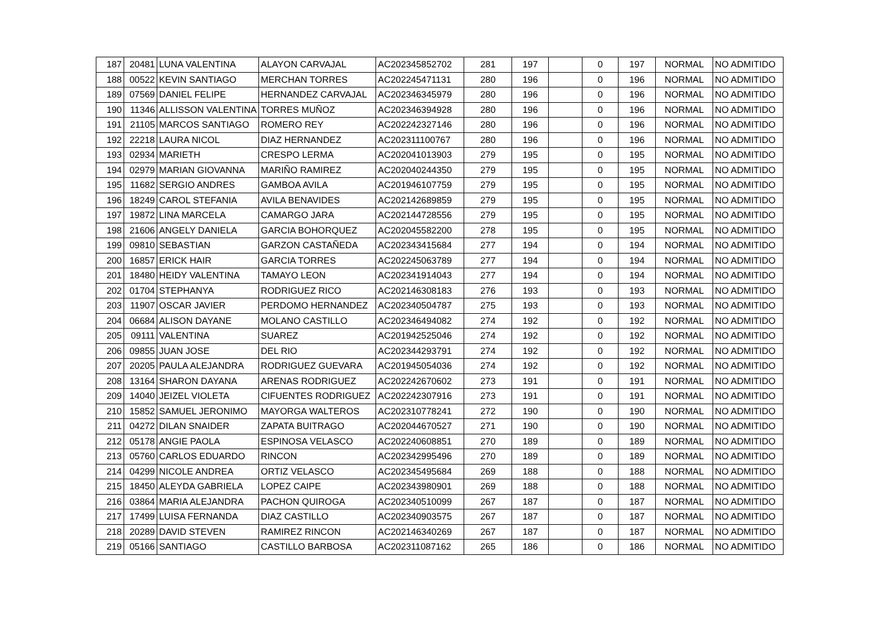| 187 | 20481 | LUNA VALENTINA | ALAYON CARVAJAL | AC202345852702 | 281 | 197 | | 0 | 197 | NORMAL | NO ADMITIDO |
| 188 | 00522 | KEVIN SANTIAGO | MERCHAN TORRES | AC202245471131 | 280 | 196 | | 0 | 196 | NORMAL | NO ADMITIDO |
| 189 | 07569 | DANIEL FELIPE | HERNANDEZ CARVAJAL | AC202346345979 | 280 | 196 | | 0 | 196 | NORMAL | NO ADMITIDO |
| 190 | 11346 | ALLISSON VALENTINA | TORRES MUÑOZ | AC202346394928 | 280 | 196 | | 0 | 196 | NORMAL | NO ADMITIDO |
| 191 | 21105 | MARCOS SANTIAGO | ROMERO REY | AC202242327146 | 280 | 196 | | 0 | 196 | NORMAL | NO ADMITIDO |
| 192 | 22218 | LAURA NICOL | DIAZ HERNANDEZ | AC202311100767 | 280 | 196 | | 0 | 196 | NORMAL | NO ADMITIDO |
| 193 | 02934 | MARIETH | CRESPO LERMA | AC202041013903 | 279 | 195 | | 0 | 195 | NORMAL | NO ADMITIDO |
| 194 | 02979 | MARIAN GIOVANNA | MARIÑO RAMIREZ | AC202040244350 | 279 | 195 | | 0 | 195 | NORMAL | NO ADMITIDO |
| 195 | 11682 | SERGIO ANDRES | GAMBOA AVILA | AC201946107759 | 279 | 195 | | 0 | 195 | NORMAL | NO ADMITIDO |
| 196 | 18249 | CAROL STEFANIA | AVILA BENAVIDES | AC202142689859 | 279 | 195 | | 0 | 195 | NORMAL | NO ADMITIDO |
| 197 | 19872 | LINA MARCELA | CAMARGO JARA | AC202144728556 | 279 | 195 | | 0 | 195 | NORMAL | NO ADMITIDO |
| 198 | 21606 | ANGELY DANIELA | GARCIA BOHORQUEZ | AC202045582200 | 278 | 195 | | 0 | 195 | NORMAL | NO ADMITIDO |
| 199 | 09810 | SEBASTIAN | GARZON CASTAÑEDA | AC202343415684 | 277 | 194 | | 0 | 194 | NORMAL | NO ADMITIDO |
| 200 | 16857 | ERICK HAIR | GARCIA TORRES | AC202245063789 | 277 | 194 | | 0 | 194 | NORMAL | NO ADMITIDO |
| 201 | 18480 | HEIDY VALENTINA | TAMAYO LEON | AC202341914043 | 277 | 194 | | 0 | 194 | NORMAL | NO ADMITIDO |
| 202 | 01704 | STEPHANYA | RODRIGUEZ RICO | AC202146308183 | 276 | 193 | | 0 | 193 | NORMAL | NO ADMITIDO |
| 203 | 11907 | OSCAR JAVIER | PERDOMO HERNANDEZ | AC202340504787 | 275 | 193 | | 0 | 193 | NORMAL | NO ADMITIDO |
| 204 | 06684 | ALISON DAYANE | MOLANO CASTILLO | AC202346494082 | 274 | 192 | | 0 | 192 | NORMAL | NO ADMITIDO |
| 205 | 09111 | VALENTINA | SUAREZ | AC201942525046 | 274 | 192 | | 0 | 192 | NORMAL | NO ADMITIDO |
| 206 | 09855 | JUAN JOSE | DEL RIO | AC202344293791 | 274 | 192 | | 0 | 192 | NORMAL | NO ADMITIDO |
| 207 | 20205 | PAULA ALEJANDRA | RODRIGUEZ GUEVARA | AC201945054036 | 274 | 192 | | 0 | 192 | NORMAL | NO ADMITIDO |
| 208 | 13164 | SHARON DAYANA | ARENAS RODRIGUEZ | AC202242670602 | 273 | 191 | | 0 | 191 | NORMAL | NO ADMITIDO |
| 209 | 14040 | JEIZEL VIOLETA | CIFUENTES RODRIGUEZ | AC202242307916 | 273 | 191 | | 0 | 191 | NORMAL | NO ADMITIDO |
| 210 | 15852 | SAMUEL JERONIMO | MAYORGA WALTEROS | AC202310778241 | 272 | 190 | | 0 | 190 | NORMAL | NO ADMITIDO |
| 211 | 04272 | DILAN SNAIDER | ZAPATA BUITRAGO | AC202044670527 | 271 | 190 | | 0 | 190 | NORMAL | NO ADMITIDO |
| 212 | 05178 | ANGIE PAOLA | ESPINOSA VELASCO | AC202240608851 | 270 | 189 | | 0 | 189 | NORMAL | NO ADMITIDO |
| 213 | 05760 | CARLOS EDUARDO | RINCON | AC202342995496 | 270 | 189 | | 0 | 189 | NORMAL | NO ADMITIDO |
| 214 | 04299 | NICOLE ANDREA | ORTIZ VELASCO | AC202345495684 | 269 | 188 | | 0 | 188 | NORMAL | NO ADMITIDO |
| 215 | 18450 | ALEYDA GABRIELA | LOPEZ CAIPE | AC202343980901 | 269 | 188 | | 0 | 188 | NORMAL | NO ADMITIDO |
| 216 | 03864 | MARIA ALEJANDRA | PACHON QUIROGA | AC202340510099 | 267 | 187 | | 0 | 187 | NORMAL | NO ADMITIDO |
| 217 | 17499 | LUISA FERNANDA | DIAZ CASTILLO | AC202340903575 | 267 | 187 | | 0 | 187 | NORMAL | NO ADMITIDO |
| 218 | 20289 | DAVID STEVEN | RAMIREZ RINCON | AC202146340269 | 267 | 187 | | 0 | 187 | NORMAL | NO ADMITIDO |
| 219 | 05166 | SANTIAGO | CASTILLO BARBOSA | AC202311087162 | 265 | 186 | | 0 | 186 | NORMAL | NO ADMITIDO |